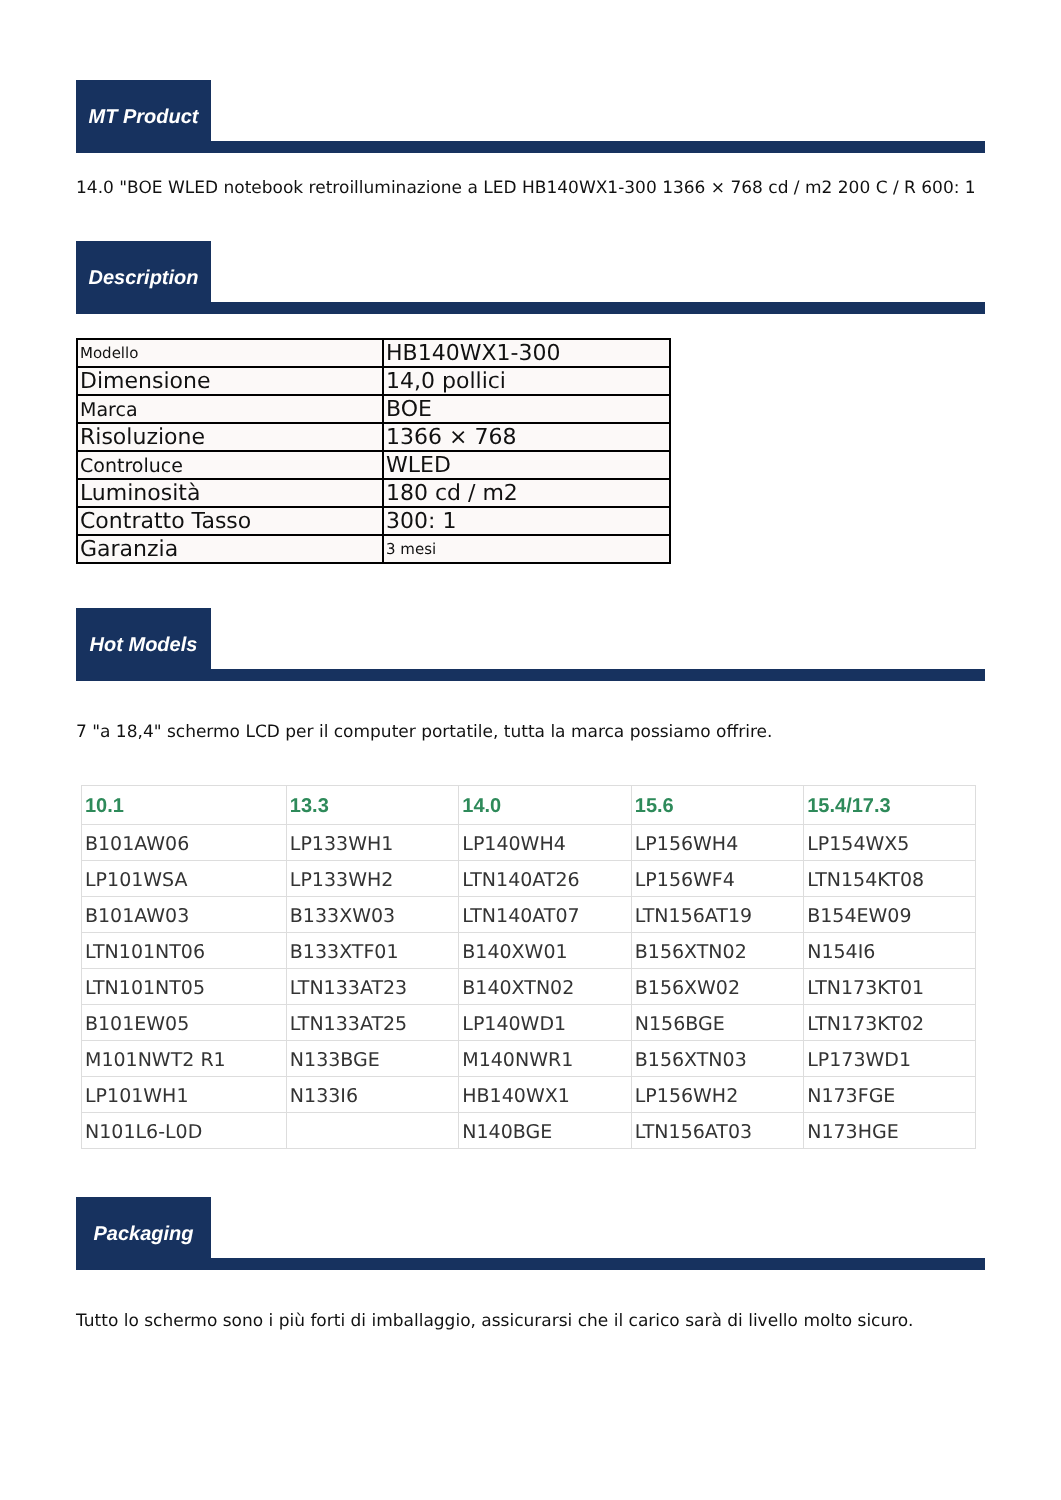MT Product
14.0 "BOE WLED notebook retroilluminazione a LED HB140WX1-300 1366 × 768 cd / m2 200 C / R 600: 1
Description
| Modello | HB140WX1-300 |
| Dimensione | 14,0 pollici |
| Marca | BOE |
| Risoluzione | 1366 × 768 |
| Controluce | WLED |
| Luminosità | 180 cd / m2 |
| Contratto Tasso | 300: 1 |
| Garanzia | 3 mesi |
Hot Models
7 "a 18,4" schermo LCD per il computer portatile, tutta la marca possiamo offrire.
| 10.1 | 13.3 | 14.0 | 15.6 | 15.4/17.3 |
| --- | --- | --- | --- | --- |
| B101AW06 | LP133WH1 | LP140WH4 | LP156WH4 | LP154WX5 |
| LP101WSA | LP133WH2 | LTN140AT26 | LP156WF4 | LTN154KT08 |
| B101AW03 | B133XW03 | LTN140AT07 | LTN156AT19 | B154EW09 |
| LTN101NT06 | B133XTF01 | B140XW01 | B156XTN02 | N154I6 |
| LTN101NT05 | LTN133AT23 | B140XTN02 | B156XW02 | LTN173KT01 |
| B101EW05 | LTN133AT25 | LP140WD1 | N156BGE | LTN173KT02 |
| M101NWT2 R1 | N133BGE | M140NWR1 | B156XTN03 | LP173WD1 |
| LP101WH1 | N133I6 | HB140WX1 | LP156WH2 | N173FGE |
| N101L6-L0D | | N140BGE | LTN156AT03 | N173HGE |
Packaging
Tutto lo schermo sono i più forti di imballaggio, assicurarsi che il carico sarà di livello molto sicuro.